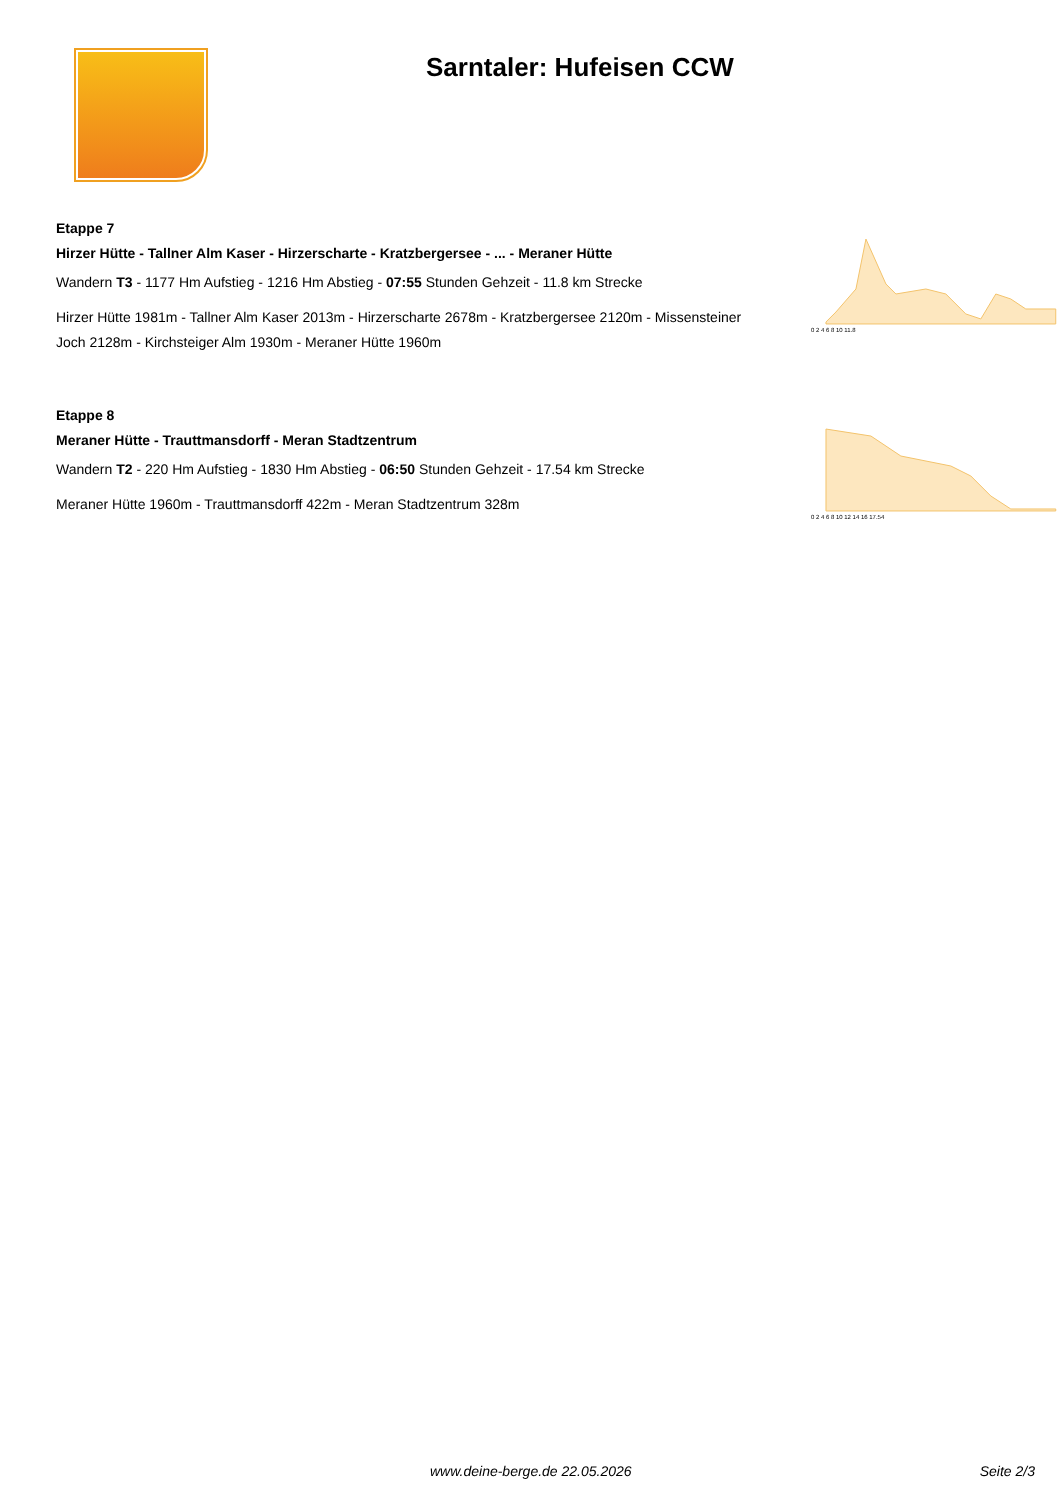Sarntaler: Hufeisen CCW
Etappe 7
Hirzer Hütte - Tallner Alm Kaser - Hirzerscharte - Kratzbergersee - ... - Meraner Hütte
Wandern T3 - 1177 Hm Aufstieg - 1216 Hm Abstieg - 07:55 Stunden Gehzeit - 11.8 km Strecke
Hirzer Hütte 1981m - Tallner Alm Kaser 2013m - Hirzerscharte 2678m - Kratzbergersee 2120m - Missensteiner Joch 2128m - Kirchsteiger Alm 1930m - Meraner Hütte 1960m
0 2 4 6 8 10 11.8
Etappe 8
Meraner Hütte - Trauttmansdorff - Meran Stadtzentrum
Wandern T2 - 220 Hm Aufstieg - 1830 Hm Abstieg - 06:50 Stunden Gehzeit - 17.54 km Strecke
Meraner Hütte 1960m - Trauttmansdorff 422m - Meran Stadtzentrum 328m
0 2 4 6 8 10 12 14 16 17.54
www.deine-berge.de 22.05.2026 Seite 2/3